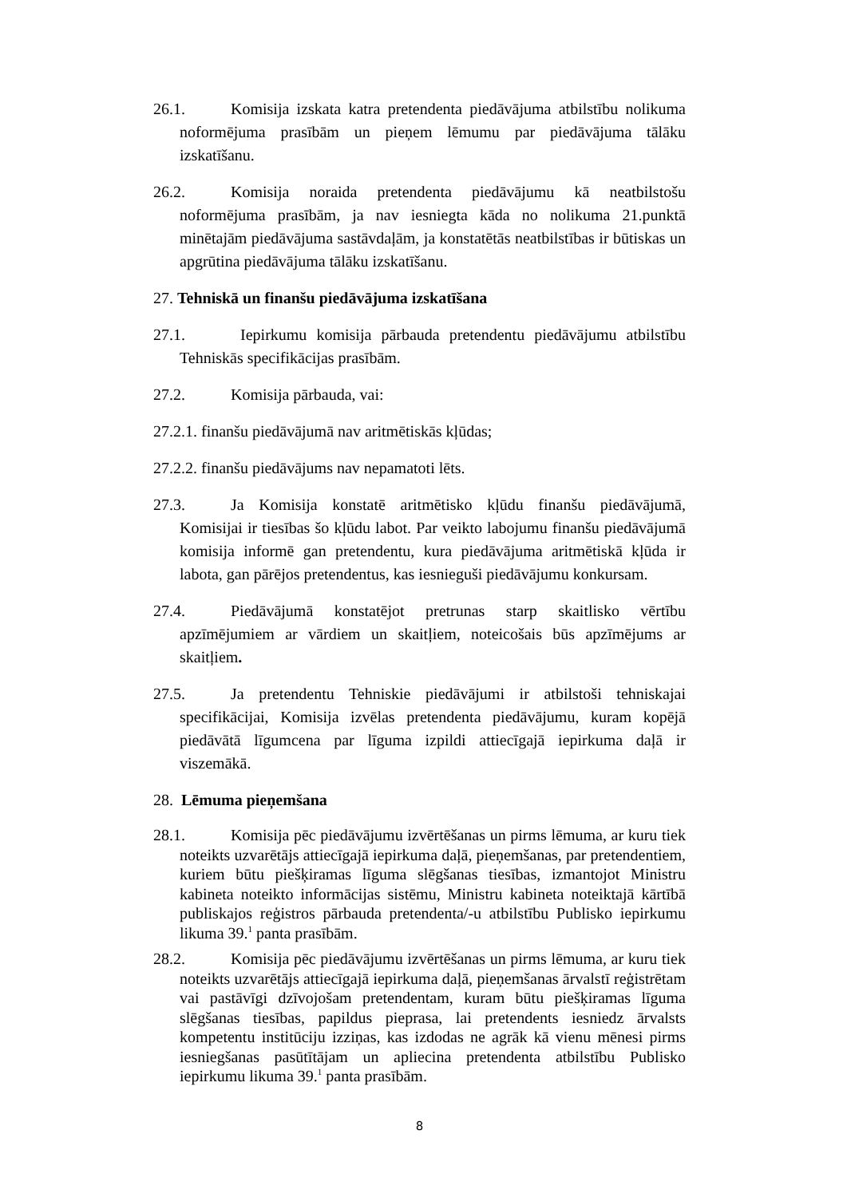26.1. Komisija izskata katra pretendenta piedāvājuma atbilstību nolikuma noformējuma prasībām un pieņem lēmumu par piedāvājuma tālāku izskatīšanu.
26.2. Komisija noraida pretendenta piedāvājumu kā neatbilstošu noformējuma prasībām, ja nav iesniegta kāda no nolikuma 21.punktā minētajām piedāvājuma sastāvdaļām, ja konstatētās neatbilstības ir būtiskas un apgrūtina piedāvājuma tālāku izskatīšanu.
27. Tehniskā un finanšu piedāvājuma izskatīšana
27.1. Iepirkumu komisija pārbauda pretendentu piedāvājumu atbilstību Tehniskās specifikācijas prasībām.
27.2. Komisija pārbauda, vai:
27.2.1. finanšu piedāvājumā nav aritmētiskās kļūdas;
27.2.2. finanšu piedāvājums nav nepamatoti lēts.
27.3. Ja Komisija konstatē aritmētisko kļūdu finanšu piedāvājumā, Komisijai ir tiesības šo kļūdu labot. Par veikto labojumu finanšu piedāvājumā komisija informē gan pretendentu, kura piedāvājuma aritmētiskā kļūda ir labota, gan pārējos pretendentus, kas iesnieguši piedāvājumu konkursam.
27.4. Piedāvājumā konstatējot pretrunas starp skaitlisko vērtību apzīmējumiem ar vārdiem un skaitļiem, noteicošais būs apzīmējums ar skaitļiem.
27.5. Ja pretendentu Tehniskie piedāvājumi ir atbilstoši tehniskajai specifikācijai, Komisija izvēlas pretendenta piedāvājumu, kuram kopējā piedāvātā līgumcena par līguma izpildi attiecīgajā iepirkuma daļā ir viszemākā.
28. Lēmuma pieņemšana
28.1. Komisija pēc piedāvājumu izvērtēšanas un pirms lēmuma, ar kuru tiek noteikts uzvarētājs attiecīgajā iepirkuma daļā, pieņemšanas, par pretendentiem, kuriem būtu piešķiramas līguma slēgšanas tiesības, izmantojot Ministru kabineta noteikto informācijas sistēmu, Ministru kabineta noteiktajā kārtībā publiskajos reģistros pārbauda pretendenta/-u atbilstību Publisko iepirkumu likuma 39.<sup>1</sup> panta prasībām.
28.2. Komisija pēc piedāvājumu izvērtēšanas un pirms lēmuma, ar kuru tiek noteikts uzvarētājs attiecīgajā iepirkuma daļā, pieņemšanas ārvalstī reģistrētam vai pastāvīgi dzīvojošam pretendentam, kuram būtu piešķiramas līguma slēgšanas tiesības, papildus pieprasa, lai pretendents iesniedz ārvalsts kompetentu institūciju izziņas, kas izdodas ne agrāk kā vienu mēnesi pirms iesniegšanas pasūtītājam un apliecina pretendenta atbilstību Publisko iepirkumu likuma 39.<sup>1</sup> panta prasībām.
8